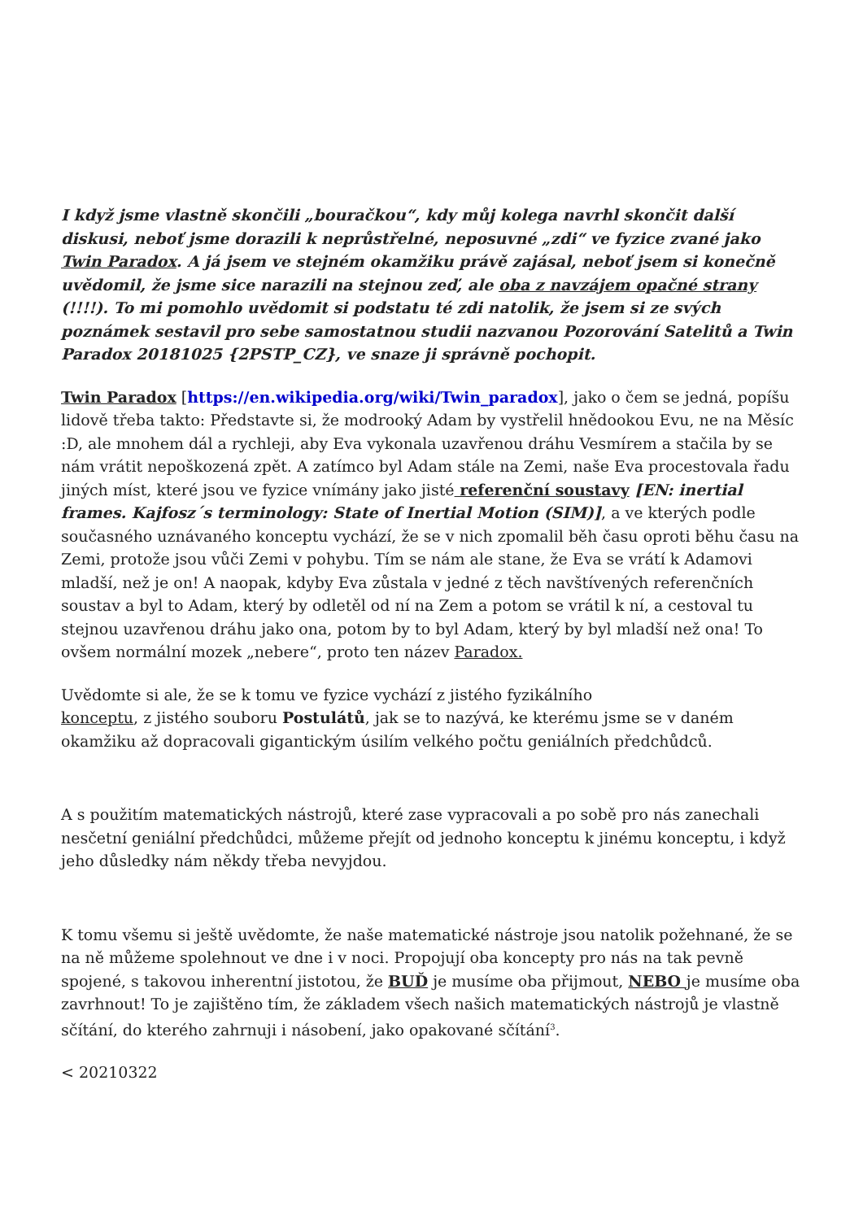I když jsme vlastně skončili „bouračkou“, kdy můj kolega navrhl skončit další diskusi, neboť jsme dorazili k neprůstřelné, neposuvné „zdi“ ve fyzice zvané jako Twin Paradox. A já jsem ve stejném okamžiku právě zajásal, neboť jsem si konečně uvědomil, že jsme sice narazili na stejnou zeď, ale oba z navzájem opačné strany (!!!!). To mi pomohlo uvědomit si podstatu té zdi natolik, že jsem si ze svých poznámek sestavil pro sebe samostatnou studii nazvanou Pozorování Satelitů a Twin Paradox 20181025 {2PSTP_CZ}, ve snaze ji správně pochopit.
Twin Paradox [https://en.wikipedia.org/wiki/Twin_paradox], jako o čem se jedná, popíšu lidově třeba takto: Představte si, že modrooký Adam by vystřelil hnědookou Evu, ne na Měsíc :D, ale mnohem dál a rychleji, aby Eva vykonala uzavřenou dráhu Vesmírem a stačila by se nám vrátit nepoškozená zpět. A zatímco byl Adam stále na Zemi, naše Eva procestovala řadu jiných míst, které jsou ve fyzice vnímány jako jisté referenční soustavy [EN: inertial frames. Kajfosz´s terminology: State of Inertial Motion (SIM)], a ve kterých podle současného uznávaného konceptu vychází, že se v nich zpomalil běh času oproti běhu času na Zemi, protože jsou vůči Zemi v pohybu. Tím se nám ale stane, že Eva se vrátí k Adamovi mladší, než je on! A naopak, kdyby Eva zůstala v jedné z těch navštívených referenčních soustav a byl to Adam, který by odletěl od ní na Zem a potom se vrátil k ní, a cestoval tu stejnou uzavřenou dráhu jako ona, potom by to byl Adam, který by byl mladší než ona! To ovšem normální mozek „nebere“, proto ten název Paradox.
Uvědomte si ale, že se k tomu ve fyzice vychází z jistého fyzikálního
konceptu, z jistého souboru Postulátů, jak se to nazývá, ke kterému jsme se v daném okamžiku až dopracovali gigantickým úsilím velkého počtu geniálních předchůdců.
A s použitím matematických nástrojů, které zase vypracovali a po sobě pro nás zanechali nesčetní geniální předchůdci, můžeme přejít od jednoho konceptu k jinému konceptu, i když jeho důsledky nám někdy třeba nevyjdou.
K tomu všemu si ještě uvědomte, že naše matematické nástroje jsou natolik požehnané, že se na ně můžeme spolehnout ve dne i v noci. Propojují oba koncepty pro nás na tak pevně spojené, s takovou inherentní jistotou, že BUĎ je musíme oba přijmout, NEBO je musíme oba zavrhnout! To je zajištěno tím, že základem všech našich matematických nástrojů je vlastně sčítání, do kterého zahrnuji i násobení, jako opakované sčítání<sup>3</sup>.
< 20210322